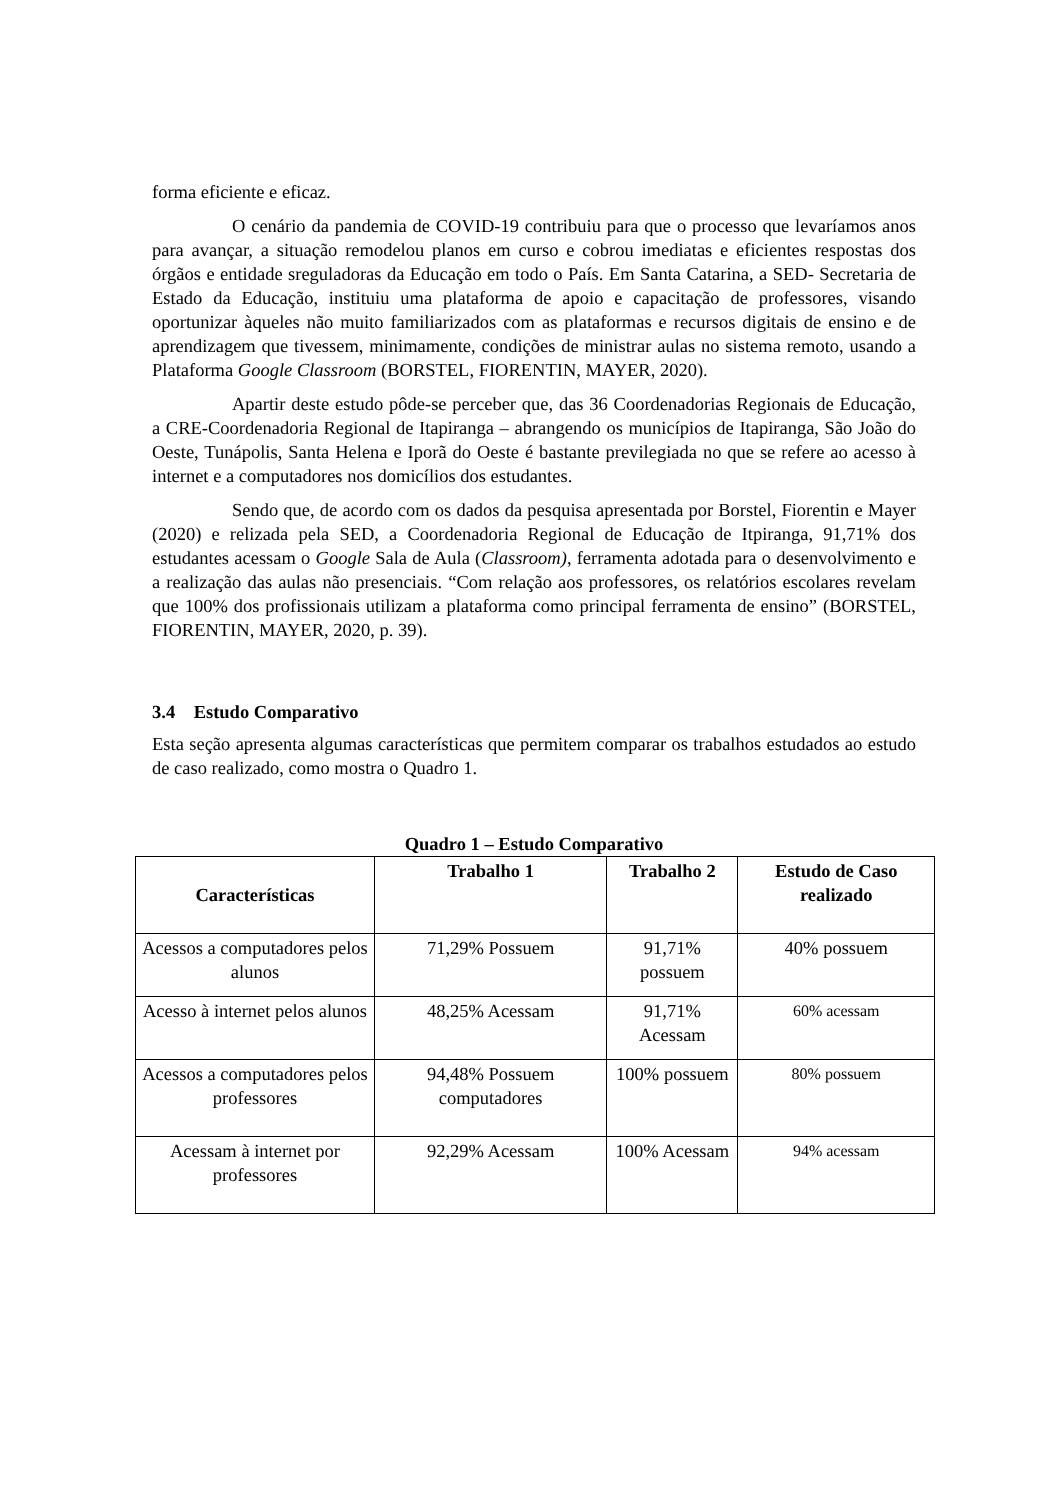forma eficiente e eficaz.
O cenário da pandemia de COVID-19 contribuiu para que o processo que levaríamos anos para avançar, a situação remodelou planos em curso e cobrou imediatas e eficientes respostas dos órgãos e entidade sreguladoras da Educação em todo o País. Em Santa Catarina, a SED- Secretaria de Estado da Educação, instituiu uma plataforma de apoio e capacitação de professores, visando oportunizar àqueles não muito familiarizados com as plataformas e recursos digitais de ensino e de aprendizagem que tivessem, minimamente, condições de ministrar aulas no sistema remoto, usando a Plataforma Google Classroom (BORSTEL, FIORENTIN, MAYER, 2020).
Apartir deste estudo pôde-se perceber que, das 36 Coordenadorias Regionais de Educação, a CRE-Coordenadoria Regional de Itapiranga – abrangendo os municípios de Itapiranga, São João do Oeste, Tunápolis, Santa Helena e Iporã do Oeste é bastante previlegiada no que se refere ao acesso à internet e a computadores nos domicílios dos estudantes.
Sendo que, de acordo com os dados da pesquisa apresentada por Borstel, Fiorentin e Mayer (2020) e relizada pela SED, a Coordenadoria Regional de Educação de Itpiranga, 91,71% dos estudantes acessam o Google Sala de Aula (Classroom), ferramenta adotada para o desenvolvimento e a realização das aulas não presenciais. “Com relação aos professores, os relatórios escolares revelam que 100% dos profissionais utilizam a plataforma como principal ferramenta de ensino” (BORSTEL, FIORENTIN, MAYER, 2020, p. 39).
3.4 Estudo Comparativo
Esta seção apresenta algumas características que permitem comparar os trabalhos estudados ao estudo de caso realizado, como mostra o Quadro 1.
Quadro 1 – Estudo Comparativo
| Características | Trabalho 1 | Trabalho 2 | Estudo de Caso realizado |
| --- | --- | --- | --- |
| Acessos a computadores pelos alunos | 71,29% Possuem | 91,71% possuem | 40% possuem |
| Acesso à internet pelos alunos | 48,25% Acessam | 91,71% Acessam | 60% acessam |
| Acessos a computadores pelos professores | 94,48% Possuem computadores | 100% possuem | 80% possuem |
| Acessam à internet por professores | 92,29% Acessam | 100% Acessam | 94% acessam |